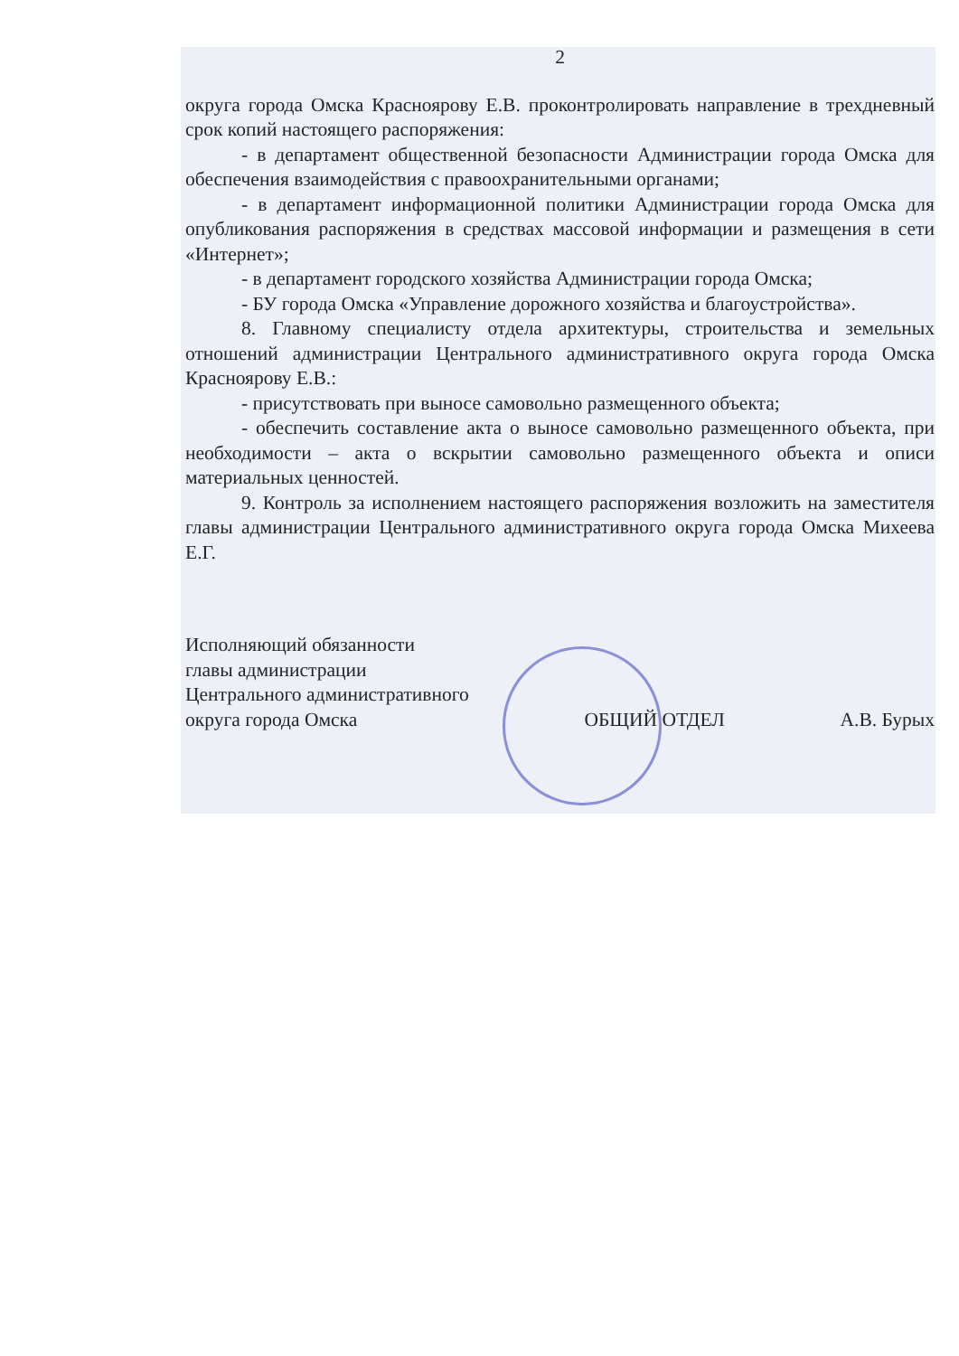2
округа города Омска Красноярову Е.В. проконтролировать направление в трехдневный срок копий настоящего распоряжения:
- в департамент общественной безопасности Администрации города Омска для обеспечения взаимодействия с правоохранительными органами;
- в департамент информационной политики Администрации города Омска для опубликования распоряжения в средствах массовой информации и размещения в сети «Интернет»;
- в департамент городского хозяйства Администрации города Омска;
- БУ города Омска «Управление дорожного хозяйства и благоустройства».
8. Главному специалисту отдела архитектуры, строительства и земельных отношений администрации Центрального административного округа города Омска Красноярову Е.В.:
- присутствовать при выносе самовольно размещенного объекта;
- обеспечить составление акта о выносе самовольно размещенного объекта, при необходимости – акта о вскрытии самовольно размещенного объекта и описи материальных ценностей.
9. Контроль за исполнением настоящего распоряжения возложить на заместителя главы администрации Центрального административного округа города Омска Михеева Е.Г.
Исполняющий обязанности
главы администрации
Центрального административного
округа города Омска
ОБЩИЙ ОТДЕЛ
А.В. Бурых